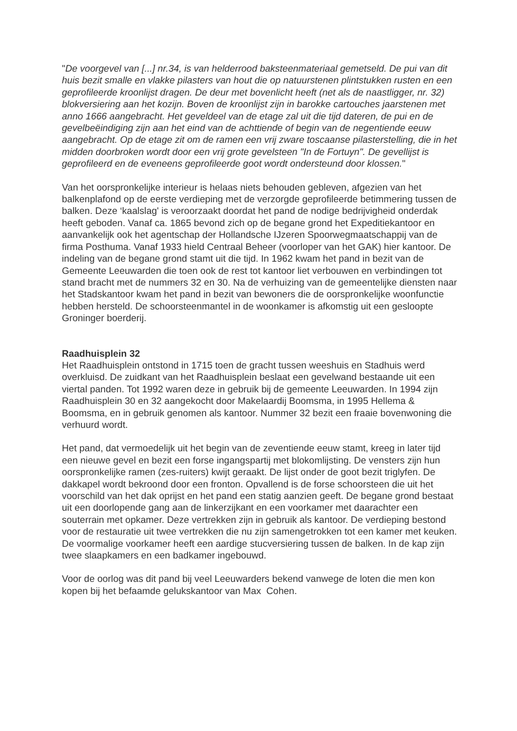"De voorgevel van [...] nr.34, is van helderrood baksteenmateriaal gemetseld. De pui van dit huis bezit smalle en vlakke pilasters van hout die op natuurstenen plintstukken rusten en een geprofileerde kroonlijst dragen. De deur met bovenlicht heeft (net als de naastligger, nr. 32) blokversiering aan het kozijn. Boven de kroonlijst zijn in barokke cartouches jaarstenen met anno 1666 aangebracht. Het geveldeel van de etage zal uit die tijd dateren, de pui en de gevelbeëindiging zijn aan het eind van de achttiende of begin van de negentiende eeuw aangebracht. Op de etage zit om de ramen een vrij zware toscaanse pilasterstelling, die in het midden doorbroken wordt door een vrij grote gevelsteen "In de Fortuyn". De gevellijst is geprofileerd en de eveneens geprofileerde goot wordt ondersteund door klossen."
Van het oorspronkelijke interieur is helaas niets behouden gebleven, afgezien van het balkenplafond op de eerste verdieping met de verzorgde geprofileerde betimmering tussen de balken. Deze ‘kaalslag' is veroorzaakt doordat het pand de nodige bedrijvigheid onderdak heeft geboden. Vanaf ca. 1865 bevond zich op de begane grond het Expeditiekantoor en aanvankelijk ook het agentschap der Hollandsche IJzeren Spoorwegmaatschappij van de firma Posthuma. Vanaf 1933 hield Centraal Beheer (voorloper van het GAK) hier kantoor. De indeling van de begane grond stamt uit die tijd. In 1962 kwam het pand in bezit van de Gemeente Leeuwarden die toen ook de rest tot kantoor liet verbouwen en verbindingen tot stand bracht met de nummers 32 en 30. Na de verhuizing van de gemeentelijke diensten naar het Stadskantoor kwam het pand in bezit van bewoners die de oorspronkelijke woonfunctie hebben hersteld. De schoorsteenmantel in de woonkamer is afkomstig uit een gesloopte Groninger boerderij.
Raadhuisplein 32
Het Raadhuisplein ontstond in 1715 toen de gracht tussen weeshuis en Stadhuis werd overkluisd. De zuidkant van het Raadhuisplein beslaat een gevelwand bestaande uit een viertal panden. Tot 1992 waren deze in gebruik bij de gemeente Leeuwarden. In 1994 zijn Raadhuisplein 30 en 32 aangekocht door Makelaardij Boomsma, in 1995 Hellema & Boomsma, en in gebruik genomen als kantoor. Nummer 32 bezit een fraaie bovenwoning die verhuurd wordt.
Het pand, dat vermoedelijk uit het begin van de zeventiende eeuw stamt, kreeg in later tijd een nieuwe gevel en bezit een forse ingangspartij met blokomlijsting. De vensters zijn hun oorspronkelijke ramen (zes-ruiters) kwijt geraakt. De lijst onder de goot bezit triglyfen. De dakkapel wordt bekroond door een fronton. Opvallend is de forse schoorsteen die uit het voorschild van het dak oprijst en het pand een statig aanzien geeft. De begane grond bestaat uit een doorlopende gang aan de linkerzijkant en een voorkamer met daarachter een souterrain met opkamer. Deze vertrekken zijn in gebruik als kantoor. De verdieping bestond voor de restauratie uit twee vertrekken die nu zijn samengetrokken tot een kamer met keuken. De voormalige voorkamer heeft een aardige stucversiering tussen de balken. In de kap zijn twee slaapkamers en een badkamer ingebouwd.
Voor de oorlog was dit pand bij veel Leeuwarders bekend vanwege de loten die men kon kopen bij het befaamde gelukskantoor van Max Cohen.